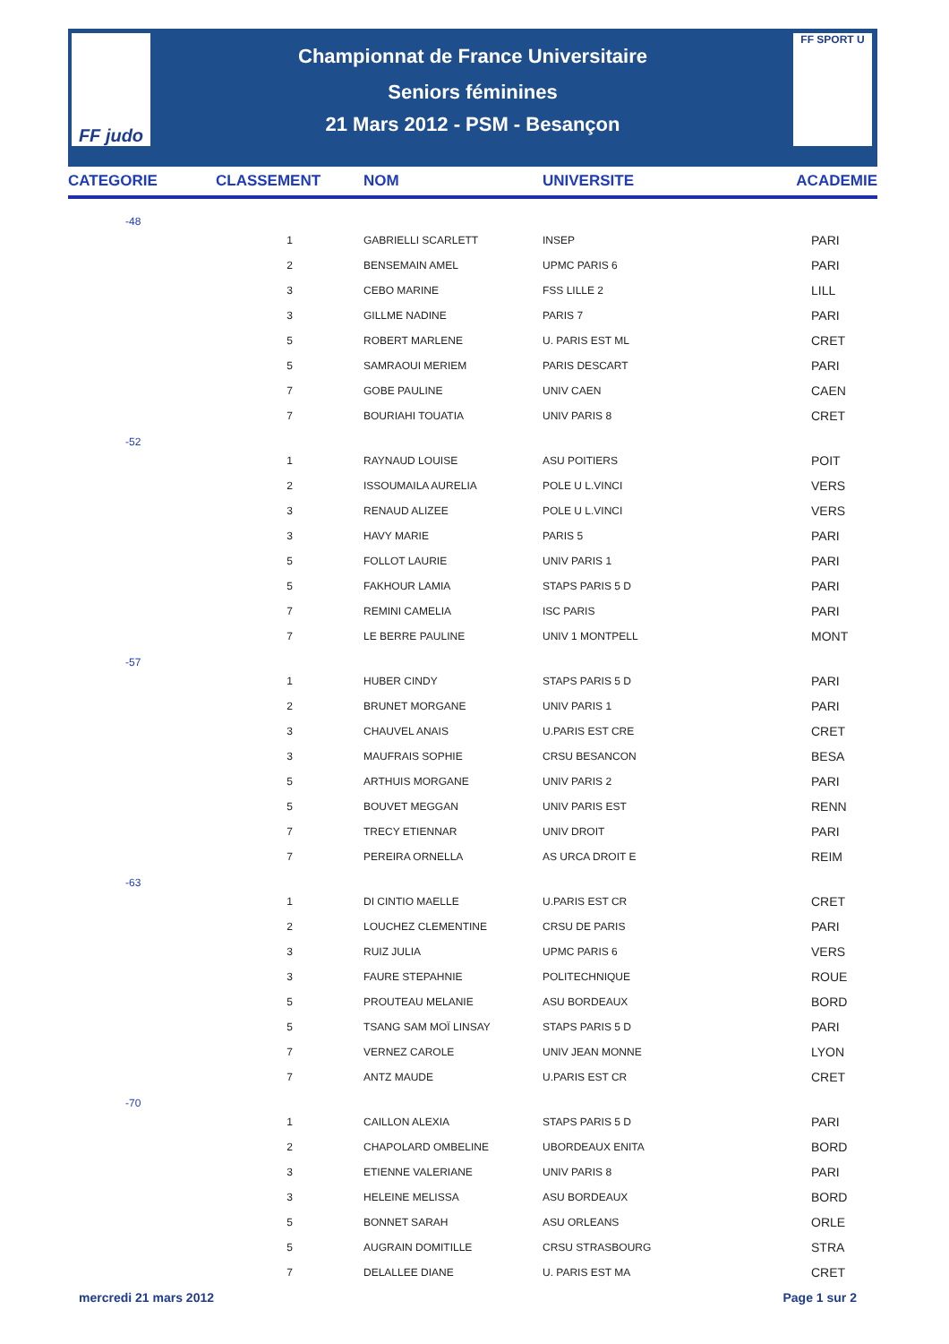FF judo FF SPORT U
Championnat de France Universitaire
Seniors féminines
21 Mars 2012 - PSM - Besançon
| CATEGORIE | CLASSEMENT | NOM | UNIVERSITE | ACADEMIE |
| --- | --- | --- | --- | --- |
| -48 | | | | |
| | 1 | GABRIELLI SCARLETT | INSEP | PARI |
| | 2 | BENSEMAIN AMEL | UPMC PARIS 6 | PARI |
| | 3 | CEBO MARINE | FSS LILLE 2 | LILL |
| | 3 | GILLME NADINE | PARIS 7 | PARI |
| | 5 | ROBERT MARLENE | U. PARIS EST ML | CRET |
| | 5 | SAMRAOUI MERIEM | PARIS DESCART | PARI |
| | 7 | GOBE PAULINE | UNIV CAEN | CAEN |
| | 7 | BOURIAHI TOUATIA | UNIV PARIS 8 | CRET |
| -52 | | | | |
| | 1 | RAYNAUD LOUISE | ASU POITIERS | POIT |
| | 2 | ISSOUMAILA AURELIA | POLE U L.VINCI | VERS |
| | 3 | RENAUD ALIZEE | POLE U L.VINCI | VERS |
| | 3 | HAVY MARIE | PARIS 5 | PARI |
| | 5 | FOLLOT LAURIE | UNIV PARIS 1 | PARI |
| | 5 | FAKHOUR LAMIA | STAPS PARIS 5 D | PARI |
| | 7 | REMINI CAMELIA | ISC PARIS | PARI |
| | 7 | LE BERRE PAULINE | UNIV 1 MONTPELL | MONT |
| -57 | | | | |
| | 1 | HUBER CINDY | STAPS PARIS 5 D | PARI |
| | 2 | BRUNET MORGANE | UNIV PARIS 1 | PARI |
| | 3 | CHAUVEL ANAIS | U.PARIS EST CRE | CRET |
| | 3 | MAUFRAIS SOPHIE | CRSU BESANCON | BESA |
| | 5 | ARTHUIS MORGANE | UNIV PARIS 2 | PARI |
| | 5 | BOUVET MEGGAN | UNIV PARIS EST | RENN |
| | 7 | TRECY ETIENNAR | UNIV DROIT | PARI |
| | 7 | PEREIRA ORNELLA | AS URCA DROIT E | REIM |
| -63 | | | | |
| | 1 | DI CINTIO MAELLE | U.PARIS EST CR | CRET |
| | 2 | LOUCHEZ CLEMENTINE | CRSU DE PARIS | PARI |
| | 3 | RUIZ JULIA | UPMC PARIS 6 | VERS |
| | 3 | FAURE STEPAHNIE | POLITECHNIQUE | ROUE |
| | 5 | PROUTEAU MELANIE | ASU BORDEAUX | BORD |
| | 5 | TSANG SAM MOÏ LINSAY | STAPS PARIS 5 D | PARI |
| | 7 | VERNEZ CAROLE | UNIV JEAN MONNE | LYON |
| | 7 | ANTZ MAUDE | U.PARIS EST CR | CRET |
| -70 | | | | |
| | 1 | CAILLON ALEXIA | STAPS PARIS 5 D | PARI |
| | 2 | CHAPOLARD OMBELINE | UBORDEAUX ENITA | BORD |
| | 3 | ETIENNE VALERIANE | UNIV PARIS 8 | PARI |
| | 3 | HELEINE MELISSA | ASU BORDEAUX | BORD |
| | 5 | BONNET SARAH | ASU ORLEANS | ORLE |
| | 5 | AUGRAIN DOMITILLE | CRSU STRASBOURG | STRA |
| | 7 | DELALLEE DIANE | U. PARIS EST MA | CRET |
mercredi 21 mars 2012 Page 1 sur 2